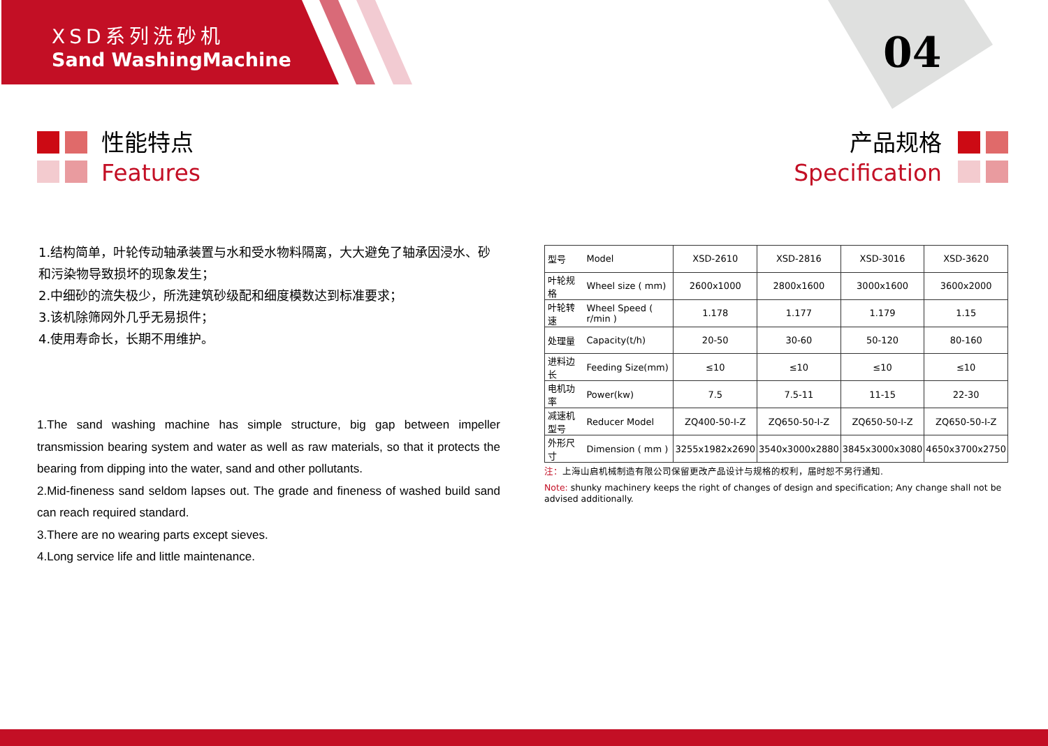XSD系列洗砂机
Sand WashingMachine
04
性能特点
Features
产品规格
Specification
1.结构简单，叶轮传动轴承装置与水和受水物料隔离，大大避免了轴承因浸水、砂和污染物导致损坏的现象发生；
2.中细砂的流失极少，所洗建筑砂级配和细度模数达到标准要求；
3.该机除筛网外几乎无易损件；
4.使用寿命长，长期不用维护。
1.The sand washing machine has simple structure, big gap between impeller transmission bearing system and water as well as raw materials, so that it protects the bearing from dipping into the water, sand and other pollutants.
2.Mid-fineness sand seldom lapses out. The grade and fineness of washed build sand can reach required standard.
3.There are no wearing parts except sieves.
4.Long service life and little maintenance.
| 型号 | Model | XSD-2610 | XSD-2816 | XSD-3016 | XSD-3620 |
| 叶轮规格 | Wheel size ( mm) | 2600x1000 | 2800x1600 | 3000x1600 | 3600x2000 |
| 叶轮转速 | Wheel Speed ( r/min ) | 1.178 | 1.177 | 1.179 | 1.15 |
| 处理量 | Capacity(t/h) | 20-50 | 30-60 | 50-120 | 80-160 |
| 进料边长 | Feeding Size(mm) | ≤10 | ≤10 | ≤10 | ≤10 |
| 电机功率 | Power(kw) | 7.5 | 7.5-11 | 11-15 | 22-30 |
| 减速机型号 | Reducer Model | ZQ400-50-I-Z | ZQ650-50-I-Z | ZQ650-50-I-Z | ZQ650-50-I-Z |
| 外形尺寸 | Dimension ( mm ) | 3255x1982x2690 | 3540x3000x2880 | 3845x3000x3080 | 4650x3700x2750 |
注：上海山启机械制造有限公司保留更改产品设计与规格的权利，届时恕不另行通知.
Note: shunky machinery keeps the right of changes of design and specification; Any change shall not be advised additionally.